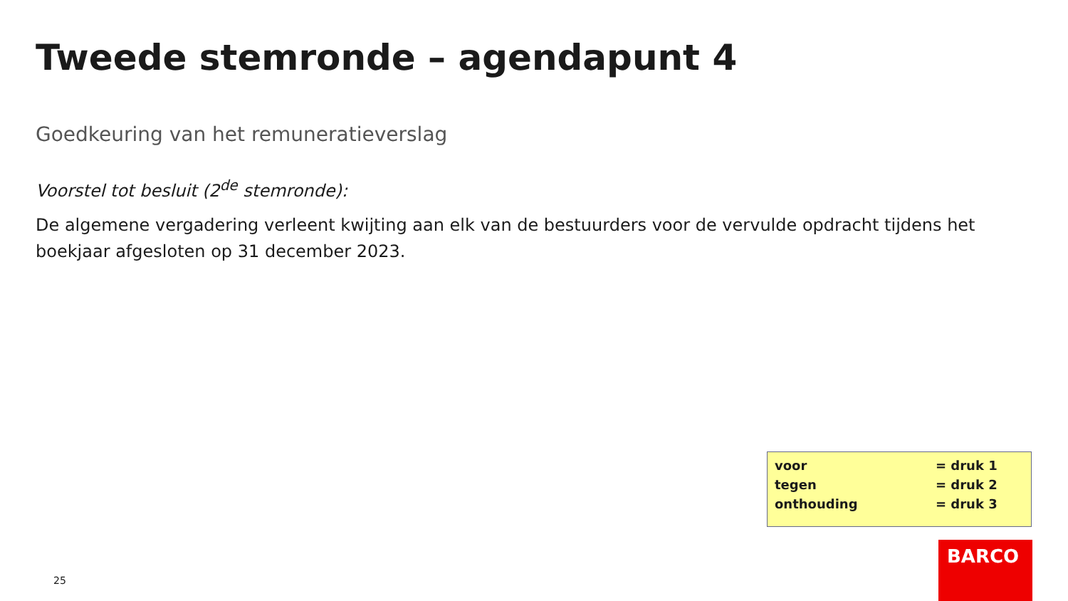Tweede stemronde – agendapunt 4
Goedkeuring van het remuneratieverslag
Voorstel tot besluit (2<sup>de</sup> stemronde):
De algemene vergadering verleent kwijting aan elk van de bestuurders voor de vervulde opdracht tijdens het boekjaar afgesloten op 31 december 2023.
voor = druk 1
tegen = druk 2
onthouding = druk 3
25
BARCO